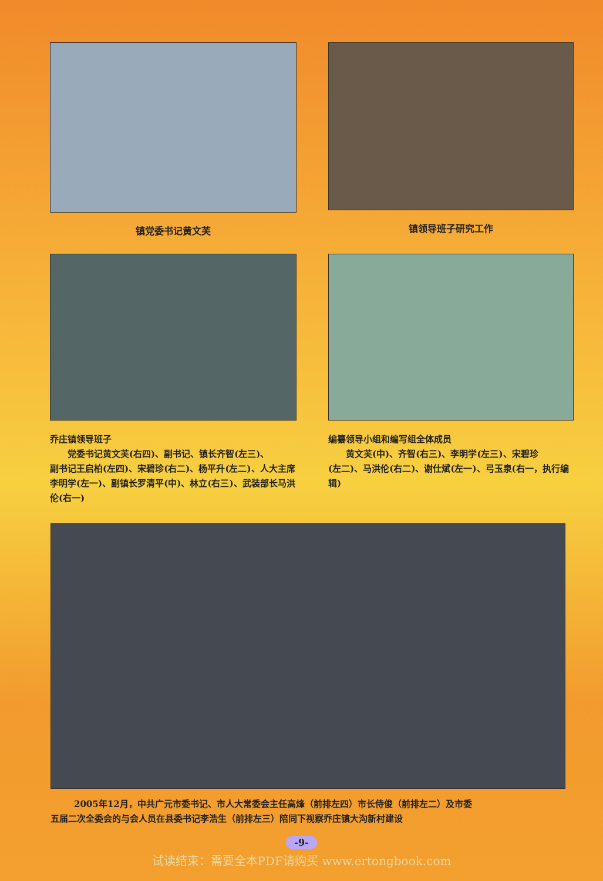镇党委书记黄文芙 镇领导班子研究工作
乔庄镇领导班子
党委书记黄文芙(右四)、副书记、镇长齐智(左三)、
副书记王启柏(左四)、宋碧珍(右二)、杨平升(左二)、人大主席李明学(左一)、副镇长罗清平(中)、林立(右三)、武装部长马洪伦(右一)
编纂领导小组和编写组全体成员
黄文芙(中)、齐智(右三)、李明学(左三)、宋碧珍
(左二)、马洪伦(右二)、谢仕斌(左一)、弓玉泉(右一，执行编辑)
2005年12月，中共广元市委书记、市人大常委会主任高烽（前排左四）市长侍俊（前排左二）及市委
五届二次全委会的与会人员在县委书记李浩生（前排左三）陪同下视察乔庄镇大沟新村建设
-9-
试读结束：需要全本PDF请购买 www.ertongbook.com